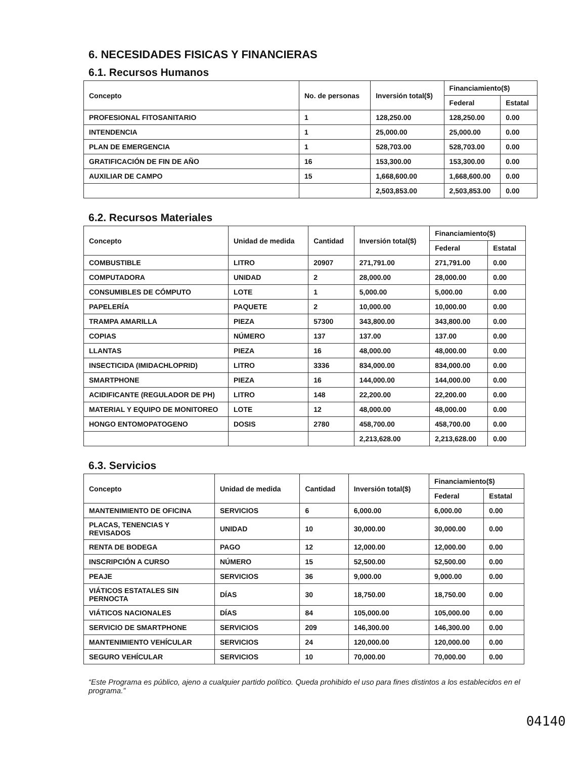6. NECESIDADES FISICAS Y FINANCIERAS
6.1. Recursos Humanos
| Concepto | No. de personas | Inversión total($) | Financiamiento($) | |
| --- | --- | --- | --- | --- |
| | | | Federal | Estatal |
| PROFESIONAL FITOSANITARIO | 1 | 128,250.00 | 128,250.00 | 0.00 |
| INTENDENCIA | 1 | 25,000.00 | 25,000.00 | 0.00 |
| PLAN DE EMERGENCIA | 1 | 528,703.00 | 528,703.00 | 0.00 |
| GRATIFICACIÓN DE FIN DE AÑO | 16 | 153,300.00 | 153,300.00 | 0.00 |
| AUXILIAR DE CAMPO | 15 | 1,668,600.00 | 1,668,600.00 | 0.00 |
| | | 2,503,853.00 | 2,503,853.00 | 0.00 |
6.2. Recursos Materiales
| Concepto | Unidad de medida | Cantidad | Inversión total($) | Financiamiento($) | |
| --- | --- | --- | --- | --- | --- |
| | | | | Federal | Estatal |
| COMBUSTIBLE | LITRO | 20907 | 271,791.00 | 271,791.00 | 0.00 |
| COMPUTADORA | UNIDAD | 2 | 28,000.00 | 28,000.00 | 0.00 |
| CONSUMIBLES DE CÓMPUTO | LOTE | 1 | 5,000.00 | 5,000.00 | 0.00 |
| PAPELERÍA | PAQUETE | 2 | 10,000.00 | 10,000.00 | 0.00 |
| TRAMPA AMARILLA | PIEZA | 57300 | 343,800.00 | 343,800.00 | 0.00 |
| COPIAS | NÚMERO | 137 | 137.00 | 137.00 | 0.00 |
| LLANTAS | PIEZA | 16 | 48,000.00 | 48,000.00 | 0.00 |
| INSECTICIDA (IMIDACHLOPRID) | LITRO | 3336 | 834,000.00 | 834,000.00 | 0.00 |
| SMARTPHONE | PIEZA | 16 | 144,000.00 | 144,000.00 | 0.00 |
| ACIDIFICANTE (REGULADOR DE PH) | LITRO | 148 | 22,200.00 | 22,200.00 | 0.00 |
| MATERIAL Y EQUIPO DE MONITOREO | LOTE | 12 | 48,000.00 | 48,000.00 | 0.00 |
| HONGO ENTOMOPATOGENO | DOSIS | 2780 | 458,700.00 | 458,700.00 | 0.00 |
| | | | 2,213,628.00 | 2,213,628.00 | 0.00 |
6.3. Servicios
| Concepto | Unidad de medida | Cantidad | Inversión total($) | Financiamiento($) | |
| --- | --- | --- | --- | --- | --- |
| | | | | Federal | Estatal |
| MANTENIMIENTO DE OFICINA | SERVICIOS | 6 | 6,000.00 | 6,000.00 | 0.00 |
| PLACAS, TENENCIAS Y REVISADOS | UNIDAD | 10 | 30,000.00 | 30,000.00 | 0.00 |
| RENTA DE BODEGA | PAGO | 12 | 12,000.00 | 12,000.00 | 0.00 |
| INSCRIPCIÓN A CURSO | NÚMERO | 15 | 52,500.00 | 52,500.00 | 0.00 |
| PEAJE | SERVICIOS | 36 | 9,000.00 | 9,000.00 | 0.00 |
| VIÁTICOS ESTATALES SIN PERNOCTA | DÍAS | 30 | 18,750.00 | 18,750.00 | 0.00 |
| VIÁTICOS NACIONALES | DÍAS | 84 | 105,000.00 | 105,000.00 | 0.00 |
| SERVICIO DE SMARTPHONE | SERVICIOS | 209 | 146,300.00 | 146,300.00 | 0.00 |
| MANTENIMIENTO VEHÍCULAR | SERVICIOS | 24 | 120,000.00 | 120,000.00 | 0.00 |
| SEGURO VEHÍCULAR | SERVICIOS | 10 | 70,000.00 | 70,000.00 | 0.00 |
“Este Programa es público, ajeno a cualquier partido político. Queda prohibido el uso para fines distintos a los establecidos en el programa.”
04140